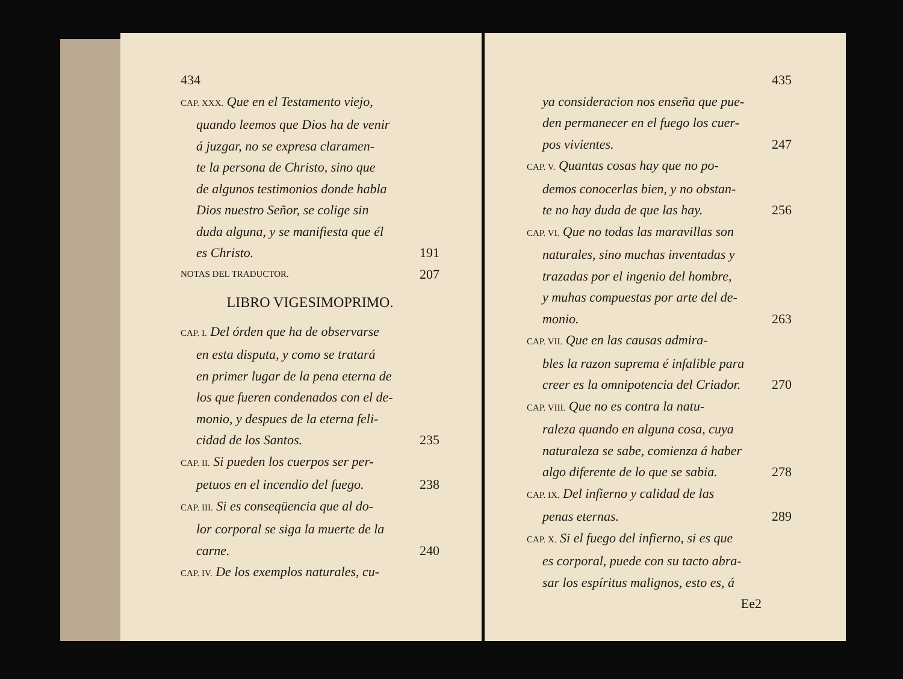434
CAP. XXX. Que en el Testamento viejo,
quando leemos que Dios ha de venir
á juzgar, no se expresa claramen-
te la persona de Christo, sino que
de algunos testimonios donde habla
Dios nuestro Señor, se colige sin
duda alguna, y se manifiesta que él
es Christo. 191
NOTAS DEL TRADUCTOR. 207
LIBRO VIGESIMOPRIMO.
CAP. I. Del órden que ha de observarse
en esta disputa, y como se tratará
en primer lugar de la pena eterna de
los que fueren condenados con el de-
monio, y despues de la eterna feli-
cidad de los Santos. 235
CAP. II. Si pueden los cuerpos ser per-
petuos en el incendio del fuego. 238
CAP. III. Si es conseqüencia que al do-
lor corporal se siga la muerte de la
carne. 240
CAP. IV. De los exemplos naturales, cu-
435
ya consideracion nos enseña que pue-
den permanecer en el fuego los cuer-
pos vivientes. 247
CAP. V. Quantas cosas hay que no po-
demos conocerlas bien, y no obstan-
te no hay duda de que las hay. 256
CAP. VI. Que no todas las maravillas son
naturales, sino muchas inventadas y
trazadas por el ingenio del hombre,
y muhas compuestas por arte del de-
monio. 263
CAP. VII. Que en las causas admira-
bles la razon suprema é infalible para
creer es la omnipotencia del Criador. 270
CAP. VIII. Que no es contra la natu-
raleza quando en alguna cosa, cuya
naturaleza se sabe, comienza á haber
algo diferente de lo que se sabia. 278
CAP. IX. Del infierno y calidad de las
penas eternas. 289
CAP. X. Si el fuego del infierno, si es que
es corporal, puede con su tacto abra-
sar los espíritus malignos, esto es, á
Ee2